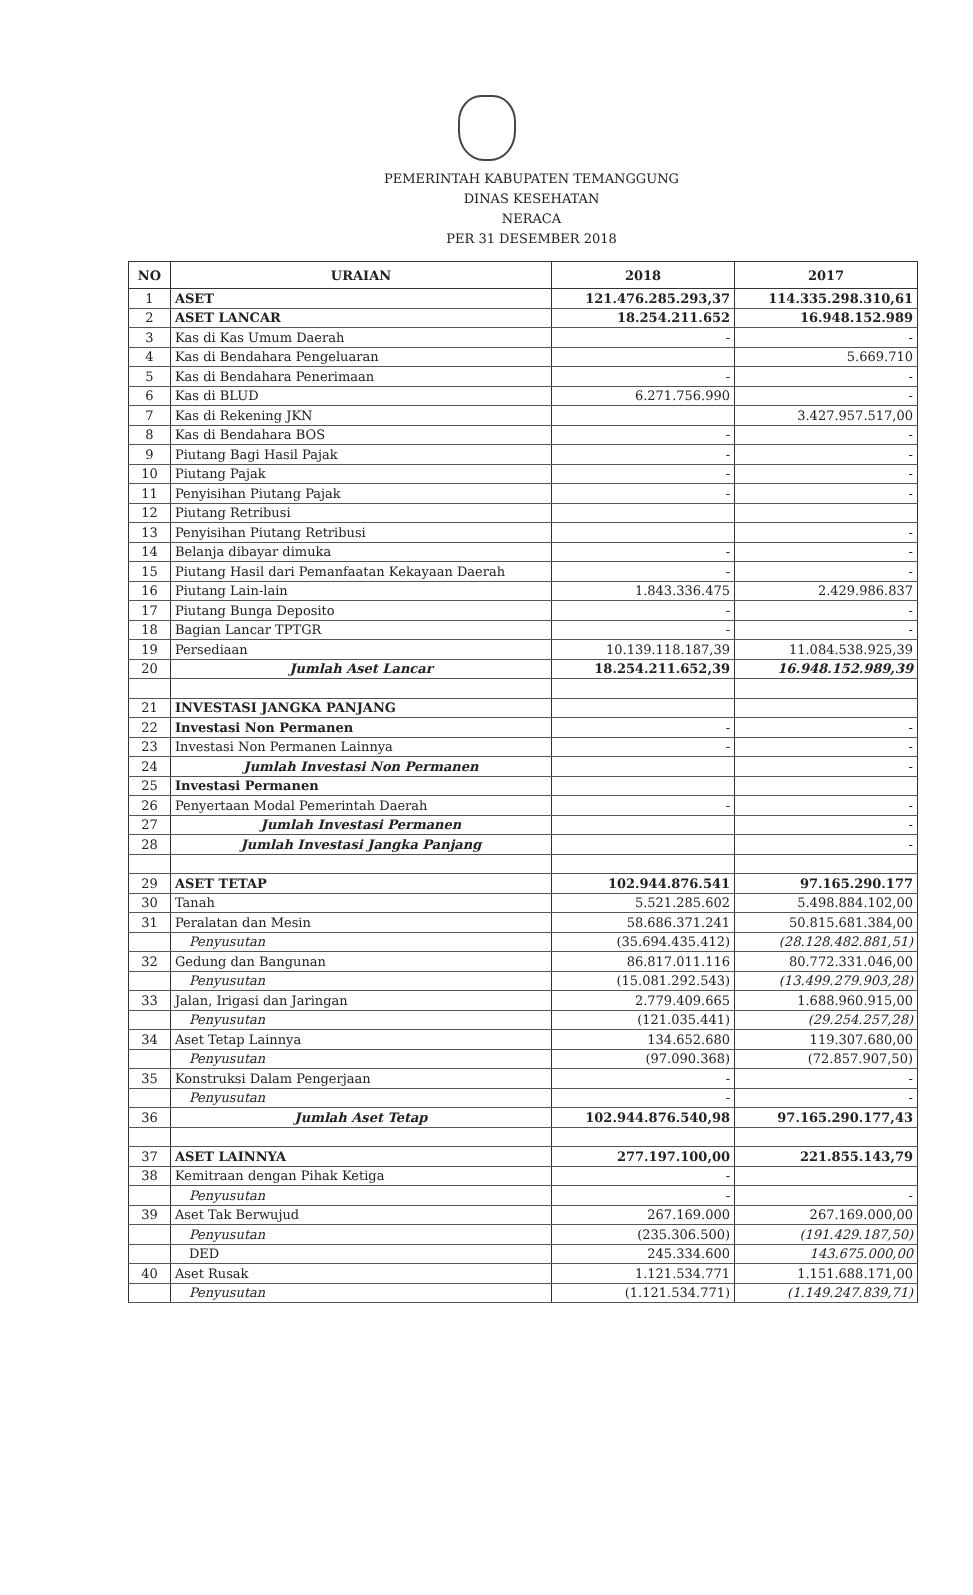PEMERINTAH KABUPATEN TEMANGGUNG
DINAS KESEHATAN
NERACA
PER 31 DESEMBER 2018
| NO | URAIAN | 2018 | 2017 |
| --- | --- | --- | --- |
| 1 | ASET | 121.476.285.293,37 | 114.335.298.310,61 |
| 2 | ASET LANCAR | 18.254.211.652 | 16.948.152.989 |
| 3 | Kas di Kas Umum Daerah | - | - |
| 4 | Kas di Bendahara Pengeluaran | | 5.669.710 |
| 5 | Kas di Bendahara Penerimaan | - | - |
| 6 | Kas di BLUD | 6.271.756.990 | - |
| 7 | Kas di Rekening JKN | | 3.427.957.517,00 |
| 8 | Kas di Bendahara BOS | - | - |
| 9 | Piutang Bagi Hasil Pajak | - | - |
| 10 | Piutang Pajak | - | - |
| 11 | Penyisihan Piutang Pajak | - | - |
| 12 | Piutang Retribusi | | |
| 13 | Penyisihan Piutang Retribusi | | - |
| 14 | Belanja dibayar dimuka | - | - |
| 15 | Piutang Hasil dari Pemanfaatan Kekayaan Daerah | - | - |
| 16 | Piutang Lain-lain | 1.843.336.475 | 2.429.986.837 |
| 17 | Piutang Bunga Deposito | - | - |
| 18 | Bagian Lancar TPTGR | - | - |
| 19 | Persediaan | 10.139.118.187,39 | 11.084.538.925,39 |
| 20 | Jumlah Aset Lancar | 18.254.211.652,39 | 16.948.152.989,39 |
| 21 | INVESTASI JANGKA PANJANG | | |
| 22 | Investasi Non Permanen | - | - |
| 23 | Investasi Non Permanen Lainnya | - | - |
| 24 | Jumlah Investasi Non Permanen | | - |
| 25 | Investasi Permanen | | |
| 26 | Penyertaan Modal Pemerintah Daerah | - | - |
| 27 | Jumlah Investasi Permanen | | - |
| 28 | Jumlah Investasi Jangka Panjang | | - |
| 29 | ASET TETAP | 102.944.876.541 | 97.165.290.177 |
| 30 | Tanah | 5.521.285.602 | 5.498.884.102,00 |
| 31 | Peralatan dan Mesin | 58.686.371.241 | 50.815.681.384,00 |
| | Penyusutan | (35.694.435.412) | (28.128.482.881,51) |
| 32 | Gedung dan Bangunan | 86.817.011.116 | 80.772.331.046,00 |
| | Penyusutan | (15.081.292.543) | (13.499.279.903,28) |
| 33 | Jalan, Irigasi dan Jaringan | 2.779.409.665 | 1.688.960.915,00 |
| | Penyusutan | (121.035.441) | (29.254.257,28) |
| 34 | Aset Tetap Lainnya | 134.652.680 | 119.307.680,00 |
| | Penyusutan | (97.090.368) | (72.857.907,50) |
| 35 | Konstruksi Dalam Pengerjaan | - | - |
| | Penyusutan | - | - |
| 36 | Jumlah Aset Tetap | 102.944.876.540,98 | 97.165.290.177,43 |
| 37 | ASET LAINNYA | 277.197.100,00 | 221.855.143,79 |
| 38 | Kemitraan dengan Pihak Ketiga | - | |
| | Penyusutan | - | - |
| 39 | Aset Tak Berwujud | 267.169.000 | 267.169.000,00 |
| | Penyusutan | (235.306.500) | (191.429.187,50) |
| | DED | 245.334.600 | 143.675.000,00 |
| 40 | Aset Rusak | 1.121.534.771 | 1.151.688.171,00 |
| | Penyusutan | (1.121.534.771) | (1.149.247.839,71) |